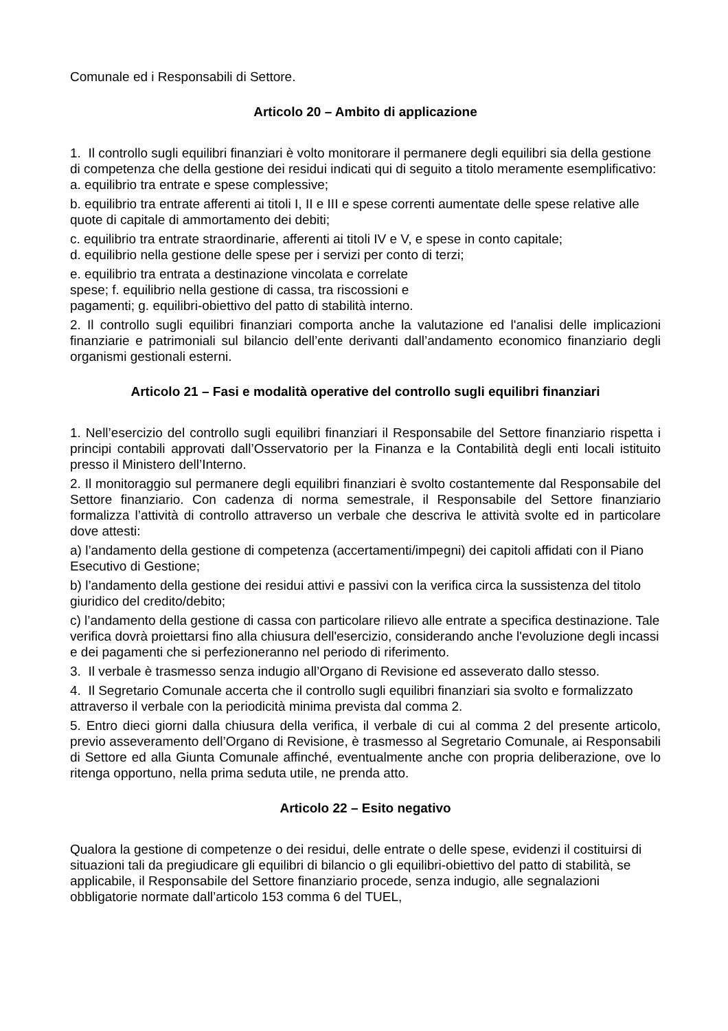Comunale ed i Responsabili di Settore.
Articolo 20 – Ambito di applicazione
1. Il controllo sugli equilibri finanziari è volto monitorare il permanere degli equilibri sia della gestione di competenza che della gestione dei residui indicati qui di seguito a titolo meramente esemplificativo:
a. equilibrio tra entrate e spese complessive;
b. equilibrio tra entrate afferenti ai titoli I, II e III e spese correnti aumentate delle spese relative alle quote di capitale di ammortamento dei debiti;
c. equilibrio tra entrate straordinarie, afferenti ai titoli IV e V, e spese in conto capitale;
d. equilibrio nella gestione delle spese per i servizi per conto di terzi;
e. equilibrio tra entrata a destinazione vincolata e correlate
spese; f. equilibrio nella gestione di cassa, tra riscossioni e
pagamenti; g. equilibri-obiettivo del patto di stabilità interno.
2. Il controllo sugli equilibri finanziari comporta anche la valutazione ed l'analisi delle implicazioni finanziarie e patrimoniali sul bilancio dell’ente derivanti dall’andamento economico finanziario degli organismi gestionali esterni.
Articolo 21 – Fasi e modalità operative del controllo sugli equilibri finanziari
1. Nell’esercizio del controllo sugli equilibri finanziari il Responsabile del Settore finanziario rispetta i principi contabili approvati dall’Osservatorio per la Finanza e la Contabilità degli enti locali istituito presso il Ministero dell’Interno.
2. Il monitoraggio sul permanere degli equilibri finanziari è svolto costantemente dal Responsabile del Settore finanziario. Con cadenza di norma semestrale, il Responsabile del Settore finanziario formalizza l’attività di controllo attraverso un verbale che descriva le attività svolte ed in particolare dove attesti:
a) l’andamento della gestione di competenza (accertamenti/impegni) dei capitoli affidati con il Piano Esecutivo di Gestione;
b) l’andamento della gestione dei residui attivi e passivi con la verifica circa la sussistenza del titolo giuridico del credito/debito;
c) l’andamento della gestione di cassa con particolare rilievo alle entrate a specifica destinazione. Tale verifica dovrà proiettarsi fino alla chiusura dell'esercizio, considerando anche l'evoluzione degli incassi e dei pagamenti che si perfezioneranno nel periodo di riferimento.
3. Il verbale è trasmesso senza indugio all’Organo di Revisione ed asseverato dallo stesso.
4. Il Segretario Comunale accerta che il controllo sugli equilibri finanziari sia svolto e formalizzato attraverso il verbale con la periodicità minima prevista dal comma 2.
5. Entro dieci giorni dalla chiusura della verifica, il verbale di cui al comma 2 del presente articolo, previo asseveramento dell’Organo di Revisione, è trasmesso al Segretario Comunale, ai Responsabili di Settore ed alla Giunta Comunale affinché, eventualmente anche con propria deliberazione, ove lo ritenga opportuno, nella prima seduta utile, ne prenda atto.
Articolo 22 – Esito negativo
Qualora la gestione di competenze o dei residui, delle entrate o delle spese, evidenzi il costituirsi di situazioni tali da pregiudicare gli equilibri di bilancio o gli equilibri-obiettivo del patto di stabilità, se applicabile, il Responsabile del Settore finanziario procede, senza indugio, alle segnalazioni obbligatorie normate dall’articolo 153 comma 6 del TUEL,